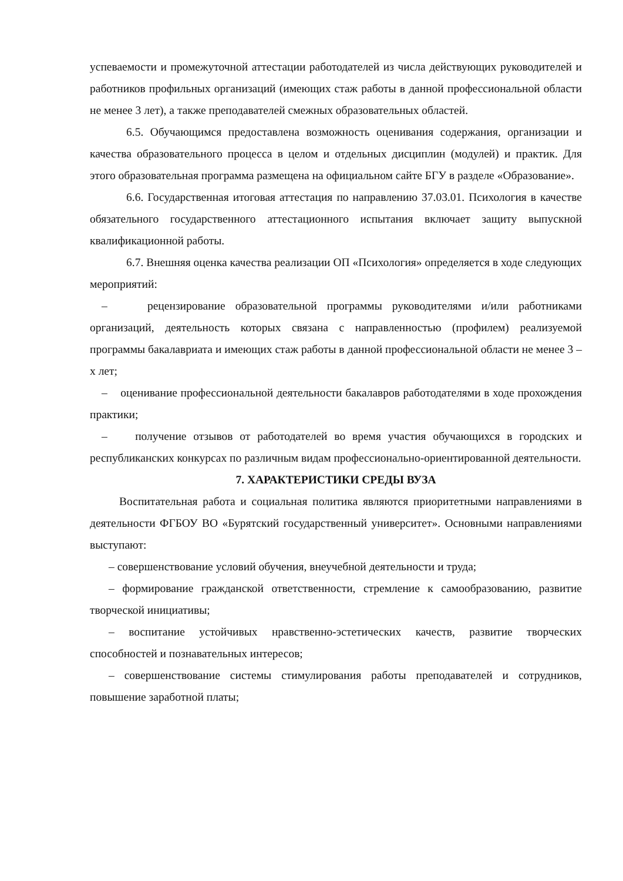успеваемости и промежуточной аттестации работодателей из числа действующих руководителей и работников профильных организаций (имеющих стаж работы в данной профессиональной области не менее 3 лет), а также преподавателей смежных образовательных областей.
6.5. Обучающимся предоставлена возможность оценивания содержания, организации и качества образовательного процесса в целом и отдельных дисциплин (модулей) и практик. Для этого образовательная программа размещена на официальном сайте БГУ в разделе «Образование».
6.6. Государственная итоговая аттестация по направлению 37.03.01. Психология в качестве обязательного государственного аттестационного испытания включает защиту выпускной квалификационной работы.
6.7. Внешняя оценка качества реализации ОП «Психология» определяется в ходе следующих мероприятий:
– рецензирование образовательной программы руководителями и/или работниками организаций, деятельность которых связана с направленностью (профилем) реализуемой программы бакалавриата и имеющих стаж работы в данной профессиональной области не менее 3 –х лет;
– оценивание профессиональной деятельности бакалавров работодателями в ходе прохождения практики;
– получение отзывов от работодателей во время участия обучающихся в городских и республиканских конкурсах по различным видам профессионально-ориентированной деятельности.
7. ХАРАКТЕРИСТИКИ СРЕДЫ ВУЗА
Воспитательная работа и социальная политика являются приоритетными направлениями в деятельности ФГБОУ ВО «Бурятский государственный университет». Основными направлениями выступают:
– совершенствование условий обучения, внеучебной деятельности и труда;
– формирование гражданской ответственности, стремление к самообразованию, развитие творческой инициативы;
– воспитание устойчивых нравственно-эстетических качеств, развитие творческих способностей и познавательных интересов;
– совершенствование системы стимулирования работы преподавателей и сотрудников, повышение заработной платы;